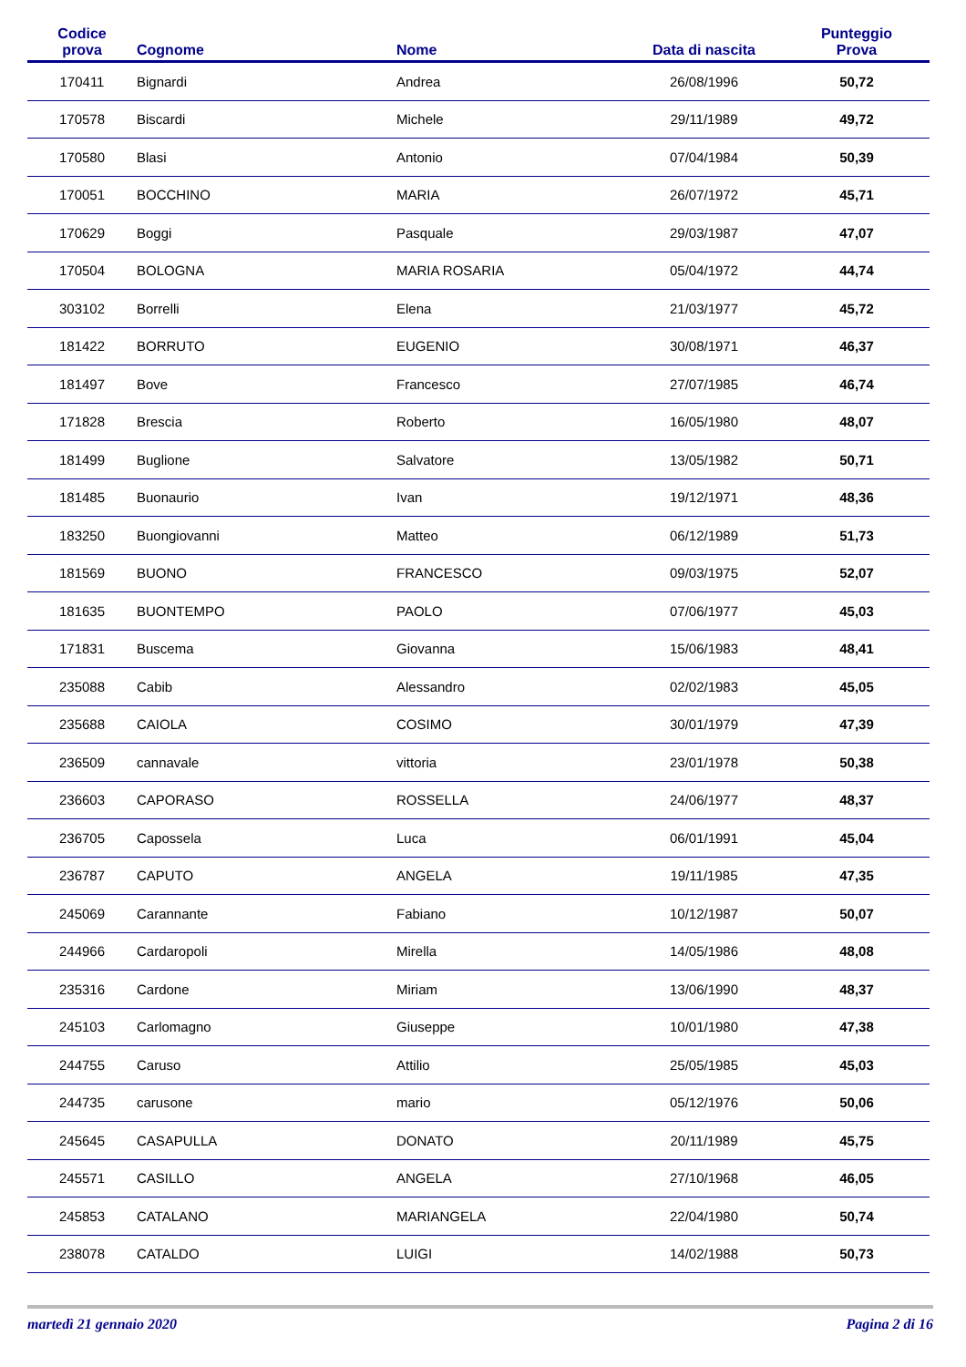| Codice prova | Cognome | Nome | Data di nascita | Punteggio Prova |
| --- | --- | --- | --- | --- |
| 170411 | Bignardi | Andrea | 26/08/1996 | 50,72 |
| 170578 | Biscardi | Michele | 29/11/1989 | 49,72 |
| 170580 | Blasi | Antonio | 07/04/1984 | 50,39 |
| 170051 | BOCCHINO | MARIA | 26/07/1972 | 45,71 |
| 170629 | Boggi | Pasquale | 29/03/1987 | 47,07 |
| 170504 | BOLOGNA | MARIA ROSARIA | 05/04/1972 | 44,74 |
| 303102 | Borrelli | Elena | 21/03/1977 | 45,72 |
| 181422 | BORRUTO | EUGENIO | 30/08/1971 | 46,37 |
| 181497 | Bove | Francesco | 27/07/1985 | 46,74 |
| 171828 | Brescia | Roberto | 16/05/1980 | 48,07 |
| 181499 | Buglione | Salvatore | 13/05/1982 | 50,71 |
| 181485 | Buonaurio | Ivan | 19/12/1971 | 48,36 |
| 183250 | Buongiovanni | Matteo | 06/12/1989 | 51,73 |
| 181569 | BUONO | FRANCESCO | 09/03/1975 | 52,07 |
| 181635 | BUONTEMPO | PAOLO | 07/06/1977 | 45,03 |
| 171831 | Buscema | Giovanna | 15/06/1983 | 48,41 |
| 235088 | Cabib | Alessandro | 02/02/1983 | 45,05 |
| 235688 | CAIOLA | COSIMO | 30/01/1979 | 47,39 |
| 236509 | cannavale | vittoria | 23/01/1978 | 50,38 |
| 236603 | CAPORASO | ROSSELLA | 24/06/1977 | 48,37 |
| 236705 | Capossela | Luca | 06/01/1991 | 45,04 |
| 236787 | CAPUTO | ANGELA | 19/11/1985 | 47,35 |
| 245069 | Carannante | Fabiano | 10/12/1987 | 50,07 |
| 244966 | Cardaropoli | Mirella | 14/05/1986 | 48,08 |
| 235316 | Cardone | Miriam | 13/06/1990 | 48,37 |
| 245103 | Carlomagno | Giuseppe | 10/01/1980 | 47,38 |
| 244755 | Caruso | Attilio | 25/05/1985 | 45,03 |
| 244735 | carusone | mario | 05/12/1976 | 50,06 |
| 245645 | CASAPULLA | DONATO | 20/11/1989 | 45,75 |
| 245571 | CASILLO | ANGELA | 27/10/1968 | 46,05 |
| 245853 | CATALANO | MARIANGELA | 22/04/1980 | 50,74 |
| 238078 | CATALDO | LUIGI | 14/02/1988 | 50,73 |
martedì 21 gennaio 2020 Pagina 2 di 16